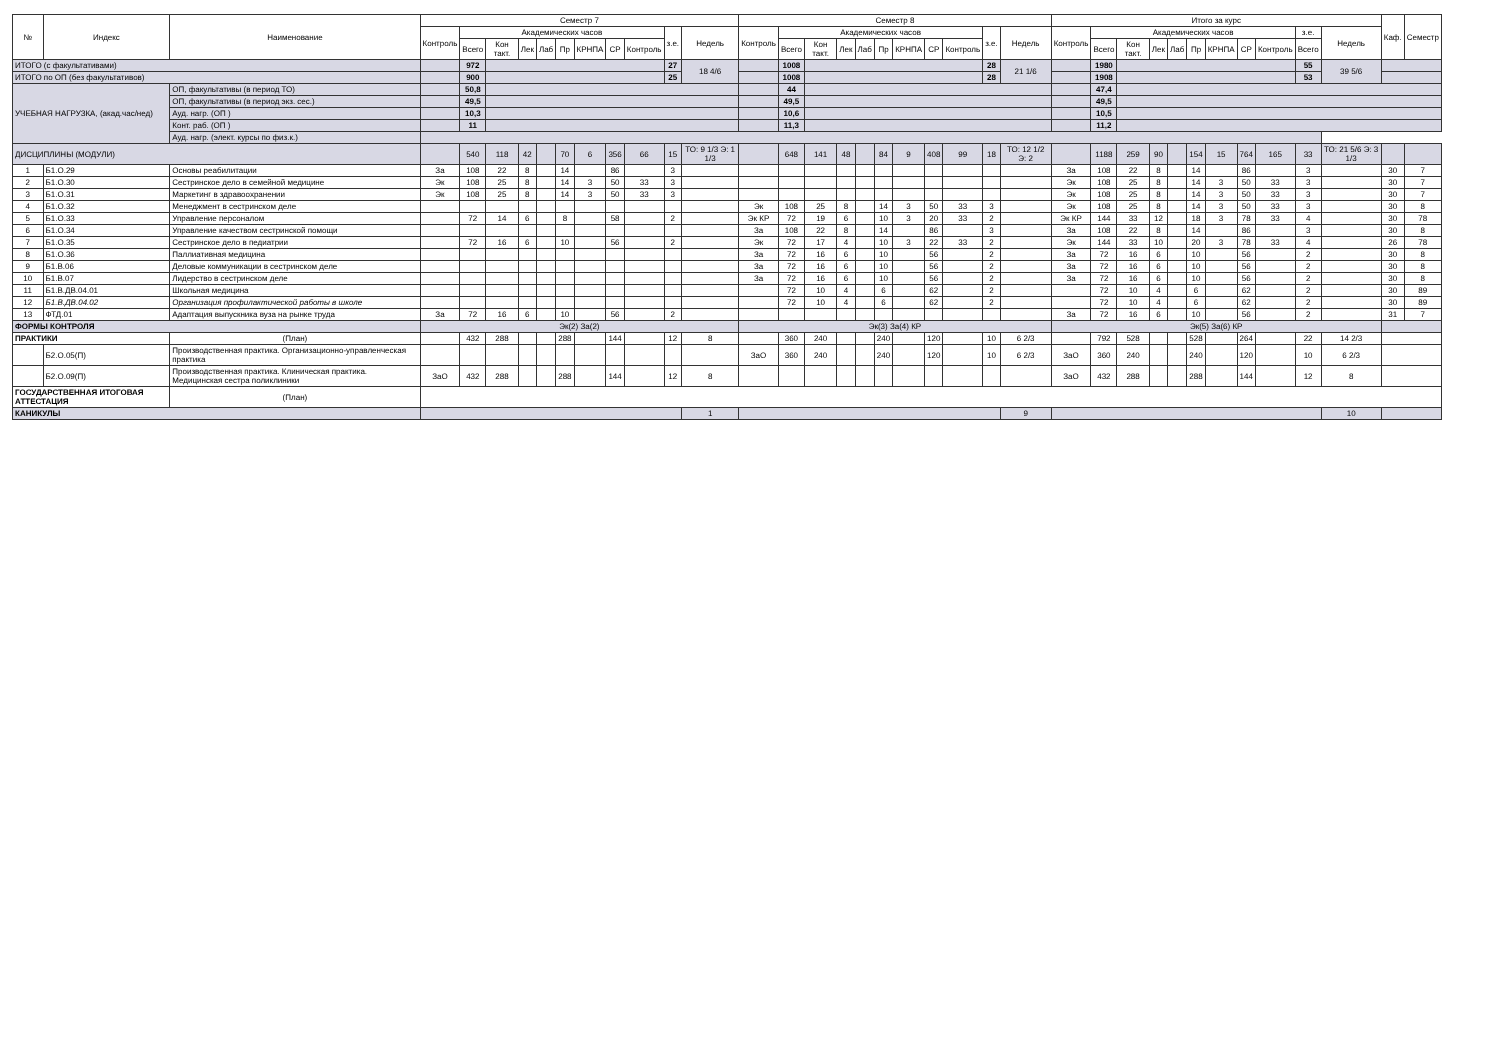| № | Индекс | Наименование | Семестр 7 | | | | | | | | | | | Семестр 8 | | | | | | | | | | | Итого за курс | | | | | | | | | | | Каф. | Семестр |
| --- | --- | --- | --- | --- | --- | --- | --- | --- | --- | --- | --- | --- | --- | --- | --- | --- | --- | --- | --- | --- | --- | --- | --- | --- | --- | --- | --- | --- | --- | --- | --- | --- | --- | --- | --- | --- | --- |
| | | | Контроль | Академических часов | | | | | | | | з.е. | Недель | Контроль | Академических часов | | | | | | | | з.е. | Недель | Контроль | Академических часов | | | | | | | | з.е. | Недель | | |
| | | | | Всего | Кон такт. | Лек | Лаб | Пр | КРНПА | СР | Контроль | | | | Всего | Кон такт. | Лек | Лаб | Пр | КРНПА | СР | Контроль | | | | Всего | Кон такт. | Лек | Лаб | Пр | КРНПА | СР | Контроль | Всего | | | |
| ИТОГО (с факультативами) | | | | 972 | | | | | | | | 27 | 18 4/6 | | 1008 | | | | | | | | 28 | 21 1/6 | | 1980 | | | | | | | | 55 | 39 5/6 | | |
| ИТОГО по ОП (без факультативов) | | | | 900 | | | | | | | | 25 | | | 1008 | | | | | | | | 28 | | | 1908 | | | | | | | | 53 | | | |
| УЧЕБНАЯ НАГРУЗКА, (акад.час/нед) | | ОП, факультативы (в период ТО) | | 50,8 | | | | | | | | | | | 44 | | | | | | | | | | | 47,4 | | | | | | | | | | | |
| | | ОП, факультативы (в период экз. сес.) | | 49,5 | | | | | | | | | | | 49,5 | | | | | | | | | | | 49,5 | | | | | | | | | | | |
| | | Ауд. нагр. (ОП ) | | 10,3 | | | | | | | | | | | 10,6 | | | | | | | | | | | 10,5 | | | | | | | | | | | |
| | | Конт. раб. (ОП ) | | 11 | | | | | | | | | | | 11,3 | | | | | | | | | | | 11,2 | | | | | | | | | | | |
| | | Ауд. нагр. (элект. курсы по физ.к.) | | | | | | | | | | | | | | | | | | | | | | | | | | | | | | | | | | | |
| ДИСЦИПЛИНЫ (МОДУЛИ) | | | | 540 | 118 | 42 | | 70 | 6 | 356 | 66 | 15 | ТО: 9 1/3 Э: 1 1/3 | | 648 | 141 | 48 | | 84 | 9 | 408 | 99 | 18 | ТО: 12 1/2 Э: 2 | | 1188 | 259 | 90 | | 154 | 15 | 764 | 165 | 33 | ТО: 21 5/6 Э: 3 1/3 | | |
| 1 | Б1.О.29 | Основы реабилитации | За | 108 | 22 | 8 | | 14 | | 86 | | 3 | | | | | | | | | | | | | За | 108 | 22 | 8 | | 14 | | 86 | | 3 | | 30 | 7 |
| 2 | Б1.О.30 | Сестринское дело в семейной медицине | Эк | 108 | 25 | 8 | | 14 | 3 | 50 | 33 | 3 | | | | | | | | | | | | | Эк | 108 | 25 | 8 | | 14 | 3 | 50 | 33 | 3 | | 30 | 7 |
| 3 | Б1.О.31 | Маркетинг в здравоохранении | Эк | 108 | 25 | 8 | | 14 | 3 | 50 | 33 | 3 | | | | | | | | | | | | | Эк | 108 | 25 | 8 | | 14 | 3 | 50 | 33 | 3 | | 30 | 7 |
| 4 | Б1.О.32 | Менеджмент в сестринском деле | | | | | | | | | | | | Эк | 108 | 25 | 8 | | 14 | 3 | 50 | 33 | 3 | | Эк | 108 | 25 | 8 | | 14 | 3 | 50 | 33 | 3 | | 30 | 8 |
| 5 | Б1.О.33 | Управление персоналом | | 72 | 14 | 6 | | 8 | | 58 | | 2 | | Эк КР | 72 | 19 | 6 | | 10 | 3 | 20 | 33 | 2 | | Эк КР | 144 | 33 | 12 | | 18 | 3 | 78 | 33 | 4 | | 30 | 78 |
| 6 | Б1.О.34 | Управление качеством сестринской помощи | | | | | | | | | | | | За | 108 | 22 | 8 | | 14 | | 86 | | 3 | | За | 108 | 22 | 8 | | 14 | | 86 | | 3 | | 30 | 8 |
| 7 | Б1.О.35 | Сестринское дело в педиатрии | | 72 | 16 | 6 | | 10 | | 56 | | 2 | | Эк | 72 | 17 | 4 | | 10 | 3 | 22 | 33 | 2 | | Эк | 144 | 33 | 10 | | 20 | 3 | 78 | 33 | 4 | | 26 | 78 |
| 8 | Б1.О.36 | Паллиативная медицина | | | | | | | | | | | | За | 72 | 16 | 6 | | 10 | | 56 | | 2 | | За | 72 | 16 | 6 | | 10 | | 56 | | 2 | | 30 | 8 |
| 9 | Б1.В.06 | Деловые коммуникации в сестринском деле | | | | | | | | | | | | За | 72 | 16 | 6 | | 10 | | 56 | | 2 | | За | 72 | 16 | 6 | | 10 | | 56 | | 2 | | 30 | 8 |
| 10 | Б1.В.07 | Лидерство в сестринском деле | | | | | | | | | | | | За | 72 | 16 | 6 | | 10 | | 56 | | 2 | | За | 72 | 16 | 6 | | 10 | | 56 | | 2 | | 30 | 8 |
| 11 | Б1.В.ДВ.04.01 | Школьная медицина | | | | | | | | | | | | | 72 | 10 | 4 | | 6 | | 62 | | 2 | | | 72 | 10 | 4 | | 6 | | 62 | | 2 | | 30 | 89 |
| 12 | Б1.В.ДВ.04.02 | Организация профилактической работы в школе | | | | | | | | | | | | | 72 | 10 | 4 | | 6 | | 62 | | 2 | | | 72 | 10 | 4 | | 6 | | 62 | | 2 | | 30 | 89 |
| 13 | ФТД.01 | Адаптация выпускника вуза на рынке труда | За | 72 | 16 | 6 | | 10 | | 56 | | 2 | | | | | | | | | | | | | За | 72 | 16 | 6 | | 10 | | 56 | | 2 | | 31 | 7 |
| ФОРМЫ КОНТРОЛЯ | | | Эк(2) За(2) | | | | | | | | | | | Эк(3) За(4) КР | | | | | | | | | | | Эк(5) За(6) КР | | | | | | | | | | | | |
| ПРАКТИКИ | | (План) | | 432 | 288 | | | 288 | | 144 | | 12 | 8 | | 360 | 240 | | | 240 | | 120 | | 10 | 6 2/3 | | 792 | 528 | | | 528 | | 264 | | 22 | 14 2/3 | | |
| | Б2.О.05(П) | Производственная практика. Организационно-управленческая практика | | | | | | | | | | | | ЗаО | 360 | 240 | | | 240 | | 120 | | 10 | 6 2/3 | ЗаО | 360 | 240 | | | 240 | | 120 | | 10 | 6 2/3 | | |
| | Б2.О.09(П) | Производственная практика. Клиническая практика. Медицинская сестра поликлиники | ЗаО | 432 | 288 | | | 288 | | 144 | | 12 | 8 | | | | | | | | | | | | ЗаО | 432 | 288 | | | 288 | | 144 | | 12 | 8 | | |
| ГОСУДАРСТВЕННАЯ ИТОГОВАЯ АТТЕСТАЦИЯ | | (План) | | | | | | | | | | | | | | | | | | | | | | | | | | | | | | | | | | | |
| КАНИКУЛЫ | | | | | | | | | | | | | 1 | | | | | | | | | | | 9 | | | | | | | | | | | 10 | | |